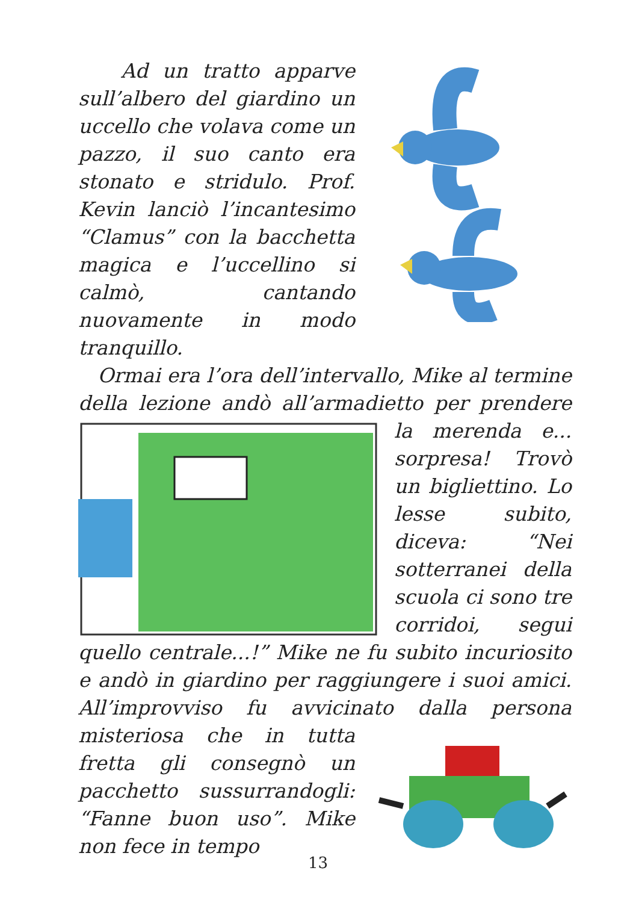Ad un tratto apparve sull’albero del giardino un uccello che volava come un pazzo, il suo canto era stonato e stridulo. Prof. Kevin lanciò l’incantesimo “Clamus” con la bacchetta magica e l’uccellino si calmò, cantando nuovamente in modo tranquillo.
Ormai era l’ora dell’intervallo, Mike al termine della lezione andò all’armadietto per prendere la merenda e... sorpresa! Trovò un bigliettino. Lo lesse subito, diceva: “Nei sotterranei della scuola ci sono tre corridoi, segui quello centrale...!” Mike ne fu subito incuriosito e andò in giardino per raggiungere i suoi amici. All’improvviso fu avvicinato dalla persona misteriosa che in tutta fretta gli consegnò un pacchetto sussurrandogli: “Fanne buon uso”. Mike non fece in tempo
13